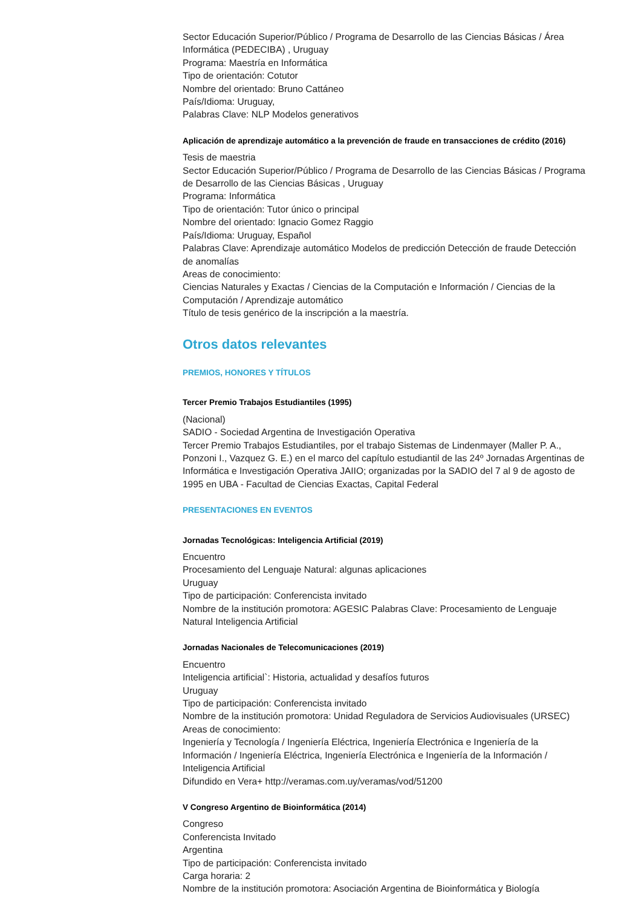Sector Educación Superior/Público / Programa de Desarrollo de las Ciencias Básicas / Área Informática (PEDECIBA) , Uruguay
Programa: Maestría en Informática
Tipo de orientación: Cotutor
Nombre del orientado: Bruno Cattáneo
País/Idioma: Uruguay,
Palabras Clave: NLP Modelos generativos
Aplicación de aprendizaje automático a la prevención de fraude en transacciones de crédito (2016)
Tesis de maestria
Sector Educación Superior/Público / Programa de Desarrollo de las Ciencias Básicas / Programa de Desarrollo de las Ciencias Básicas , Uruguay
Programa: Informática
Tipo de orientación: Tutor único o principal
Nombre del orientado: Ignacio Gomez Raggio
País/Idioma: Uruguay, Español
Palabras Clave: Aprendizaje automático Modelos de predicción Detección de fraude Detección de anomalías
Areas de conocimiento:
Ciencias Naturales y Exactas / Ciencias de la Computación e Información / Ciencias de la Computación / Aprendizaje automático
Título de tesis genérico de la inscripción a la maestría.
Otros datos relevantes
PREMIOS, HONORES Y TÍTULOS
Tercer Premio Trabajos Estudiantiles (1995)
(Nacional)
SADIO - Sociedad Argentina de Investigación Operativa
Tercer Premio Trabajos Estudiantiles, por el trabajo Sistemas de Lindenmayer (Maller P. A., Ponzoni I., Vazquez G. E.) en el marco del capítulo estudiantil de las 24º Jornadas Argentinas de Informática e Investigación Operativa JAIIO; organizadas por la SADIO del 7 al 9 de agosto de 1995 en UBA - Facultad de Ciencias Exactas, Capital Federal
PRESENTACIONES EN EVENTOS
Jornadas Tecnológicas: Inteligencia Artificial (2019)
Encuentro
Procesamiento del Lenguaje Natural: algunas aplicaciones
Uruguay
Tipo de participación: Conferencista invitado
Nombre de la institución promotora: AGESIC Palabras Clave: Procesamiento de Lenguaje Natural Inteligencia Artificial
Jornadas Nacionales de Telecomunicaciones (2019)
Encuentro
Inteligencia artificial`: Historia, actualidad y desafíos futuros
Uruguay
Tipo de participación: Conferencista invitado
Nombre de la institución promotora: Unidad Reguladora de Servicios Audiovisuales (URSEC) Areas de conocimiento:
Ingeniería y Tecnología / Ingeniería Eléctrica, Ingeniería Electrónica e Ingeniería de la Información / Ingeniería Eléctrica, Ingeniería Electrónica e Ingeniería de la Información / Inteligencia Artificial
Difundido en Vera+ http://veramas.com.uy/veramas/vod/51200
V Congreso Argentino de Bioinformática (2014)
Congreso
Conferencista Invitado
Argentina
Tipo de participación: Conferencista invitado
Carga horaria: 2
Nombre de la institución promotora: Asociación Argentina de Bioinformática y Biología